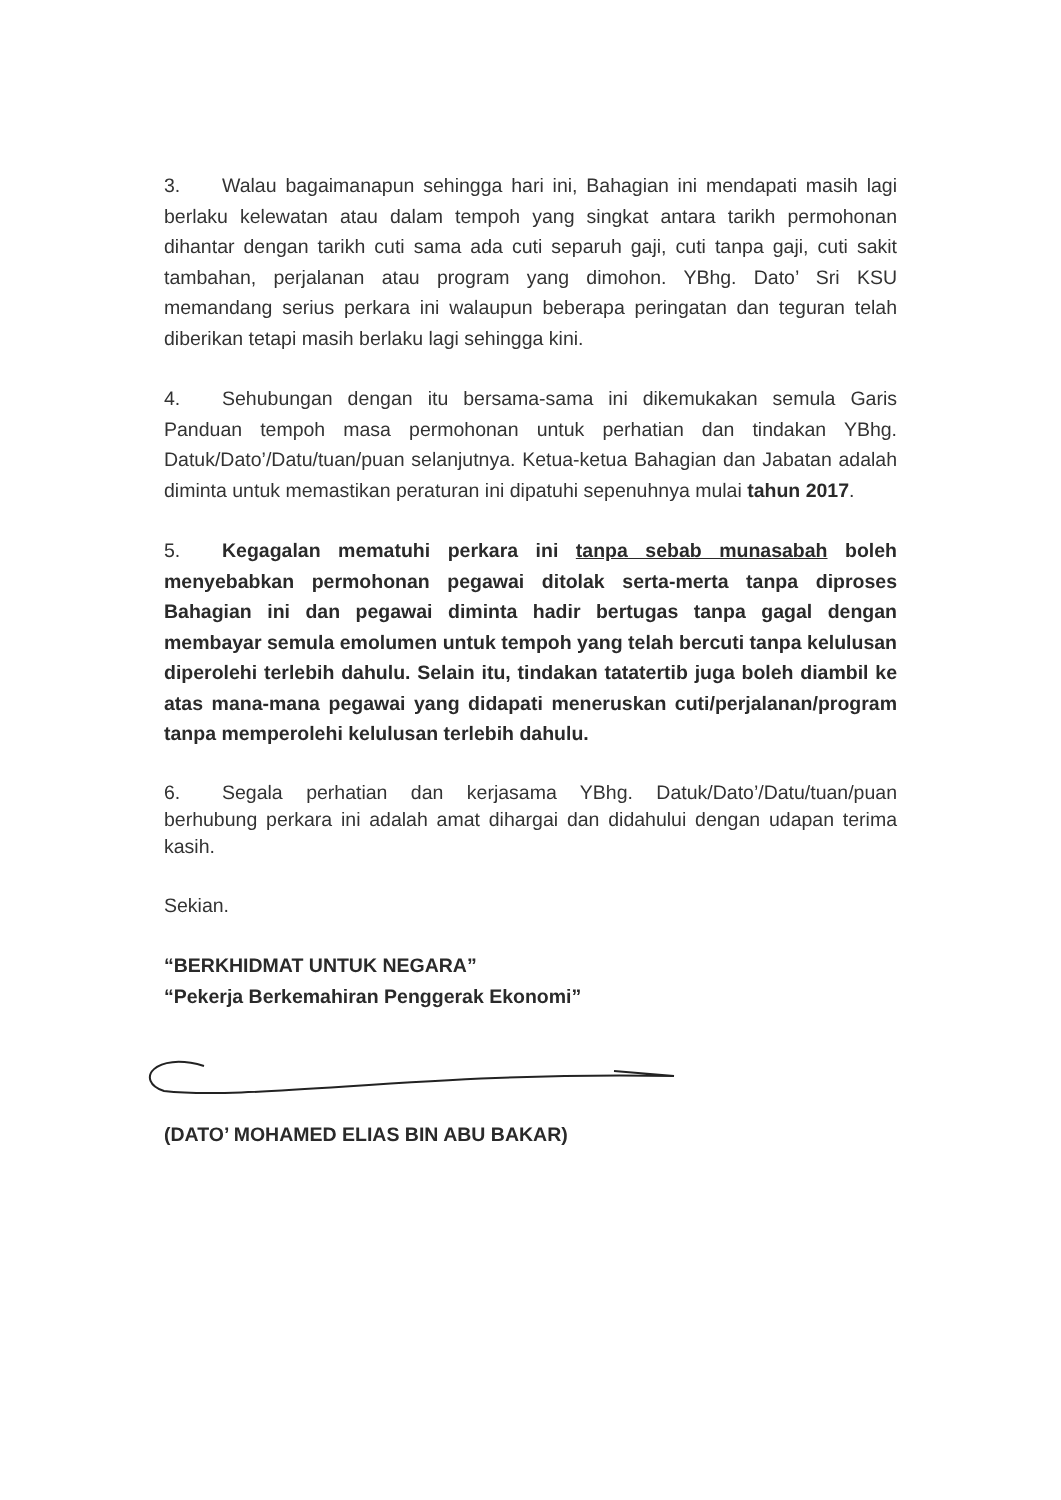3. Walau bagaimanapun sehingga hari ini, Bahagian ini mendapati masih lagi berlaku kelewatan atau dalam tempoh yang singkat antara tarikh permohonan dihantar dengan tarikh cuti sama ada cuti separuh gaji, cuti tanpa gaji, cuti sakit tambahan, perjalanan atau program yang dimohon. YBhg. Dato’ Sri KSU memandang serius perkara ini walaupun beberapa peringatan dan teguran telah diberikan tetapi masih berlaku lagi sehingga kini.
4. Sehubungan dengan itu bersama-sama ini dikemukakan semula Garis Panduan tempoh masa permohonan untuk perhatian dan tindakan YBhg. Datuk/Dato’/Datu/tuan/puan selanjutnya. Ketua-ketua Bahagian dan Jabatan adalah diminta untuk memastikan peraturan ini dipatuhi sepenuhnya mulai tahun 2017.
5. Kegagalan mematuhi perkara ini tanpa sebab munasabah boleh menyebabkan permohonan pegawai ditolak serta-merta tanpa diproses Bahagian ini dan pegawai diminta hadir bertugas tanpa gagal dengan membayar semula emolumen untuk tempoh yang telah bercuti tanpa kelulusan diperolehi terlebih dahulu. Selain itu, tindakan tatatertib juga boleh diambil ke atas mana-mana pegawai yang didapati meneruskan cuti/perjalanan/program tanpa memperolehi kelulusan terlebih dahulu.
6. Segala perhatian dan kerjasama YBhg. Datuk/Dato’/Datu/tuan/puan berhubung perkara ini adalah amat dihargai dan didahului dengan udapan terima kasih.
Sekian.
“BERKHIDMAT UNTUK NEGARA”
“Pekerja Berkemahiran Penggerak Ekonomi”
(DATO’ MOHAMED ELIAS BIN ABU BAKAR)